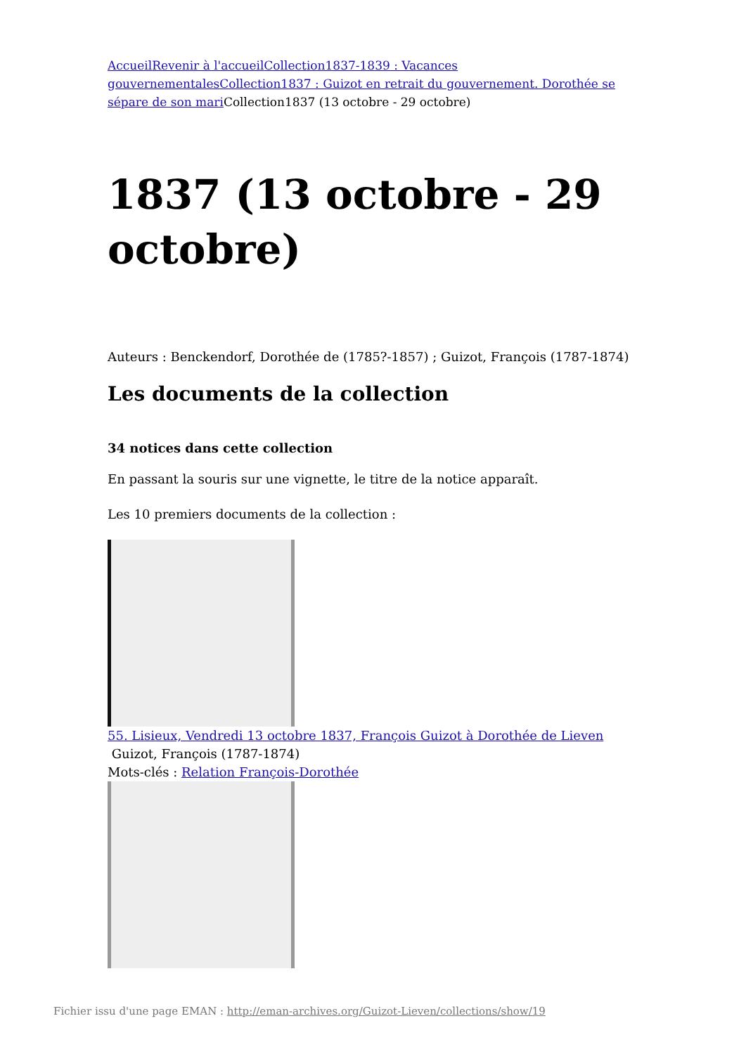Accueil Revenir à l'accueil Collection1837-1839 : Vacances gouvernementales Collection1837 : Guizot en retrait du gouvernement. Dorothée se sépare de son mari Collection1837 (13 octobre - 29 octobre)
1837 (13 octobre - 29 octobre)
Auteurs : Benckendorf, Dorothée de (1785?-1857) ; Guizot, François (1787-1874)
Les documents de la collection
34 notices dans cette collection
En passant la souris sur une vignette, le titre de la notice apparaît.
Les 10 premiers documents de la collection :
55. Lisieux, Vendredi 13 octobre 1837, François Guizot à Dorothée de Lieven
Guizot, François (1787-1874)
Mots-clés : Relation François-Dorothée
Fichier issu d'une page EMAN : http://eman-archives.org/Guizot-Lieven/collections/show/19